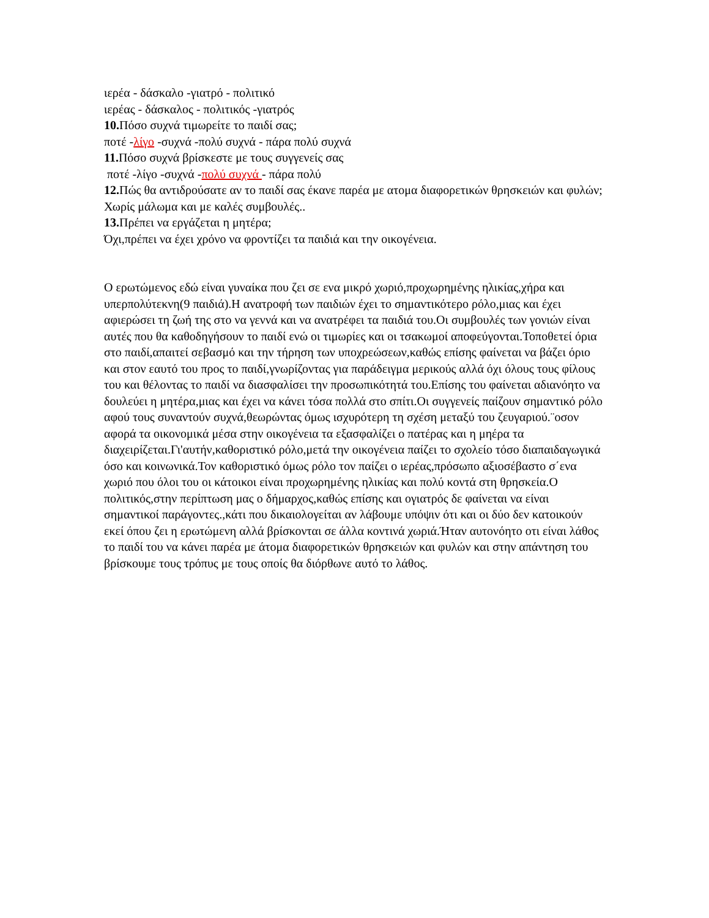ιερέα - δάσκαλο -γιατρό - πολιτικό
ιερέας - δάσκαλος - πολιτικός -γιατρός
10. Πόσο συχνά τιμωρείτε το παιδί σας;
ποτέ -λίγο -συχνά -πολύ συχνά - πάρα πολύ συχνά
11. Πόσο συχνά βρίσκεστε με τους συγγενείς σας
ποτέ -λίγο -συχνά -πολύ συχνά - πάρα πολύ
12. Πώς θα αντιδρούσατε αν το παιδί σας έκανε παρέα με ατομα διαφορετικών θρησκειών και φυλών;
Χωρίς μάλωμα και με καλές συμβουλές..
13. Πρέπει να εργάζεται η μητέρα;
Όχι,πρέπει να έχει χρόνο να φροντίζει τα παιδιά και την οικογένεια.
Ο ερωτώμενος εδώ είναι γυναίκα που ζει σε ενα μικρό χωριό,προχωρημένης ηλικίας,χήρα και υπερπολύτεκνη(9 παιδιά).Η ανατροφή των παιδιών έχει το σημαντικότερο ρόλο,μιας και έχει αφιερώσει τη ζωή της στο να γεννά και να ανατρέφει τα παιδιά του.Οι συμβουλές των γονιών είναι αυτές που θα καθοδηγήσουν το παιδί ενώ οι τιμωρίες και οι τσακωμοί αποφεύγονται.Τοποθετεί όρια στο παιδί,απαιτεί σεβασμό και την τήρηση των υποχρεώσεων,καθώς επίσης φαίνεται να βάζει όριο και στον εαυτό του προς το παιδί,γνωρίζοντας για παράδειγμα μερικούς αλλά όχι όλους τους φίλους του και θέλοντας το παιδί να διασφαλίσει την προσωπικότητά του.Επίσης του φαίνεται αδιανόητο να δουλεύει η μητέρα,μιας και έχει να κάνει τόσα πολλά στο σπίτι.Οι συγγενείς παίζουν σημαντικό ρόλο αφού τους συναντούν συχνά,θεωρώντας όμως ισχυρότερη τη σχέση μεταξύ του ζευγαριού.¨οσον αφορά τα οικονομικά μέσα στην οικογένεια τα εξασφαλίζει ο πατέρας και η μηέρα τα διαχειρίζεται.Γι'αυτήν,καθοριστικό ρόλο,μετά την οικογένεια παίζει το σχολείο τόσο διαπαιδαγωγικά όσο και κοινωνικά.Τον καθοριστικό όμως ρόλο τον παίζει ο ιερέας,πρόσωπο αξιοσέβαστο σ΄ενα χωριό που όλοι του οι κάτοικοι είναι προχωρημένης ηλικίας και πολύ κοντά στη θρησκεία.Ο πολιτικός,στην περίπτωση μας ο δήμαρχος,καθώς επίσης και ογιατρός δε φαίνεται να είναι σημαντικοί παράγοντες.,κάτι που δικαιολογείται αν λάβουμε υπόψιν ότι και οι δύο δεν κατοικούν εκεί όπου ζει η ερωτώμενη αλλά βρίσκονται σε άλλα κοντινά χωριά.Ήταν αυτονόητο οτι είναι λάθος το παιδί του να κάνει παρέα με άτομα διαφορετικών θρησκειών και φυλών και στην απάντηση του βρίσκουμε τους τρόπυς με τους οποίς θα διόρθωνε αυτό το λάθος.